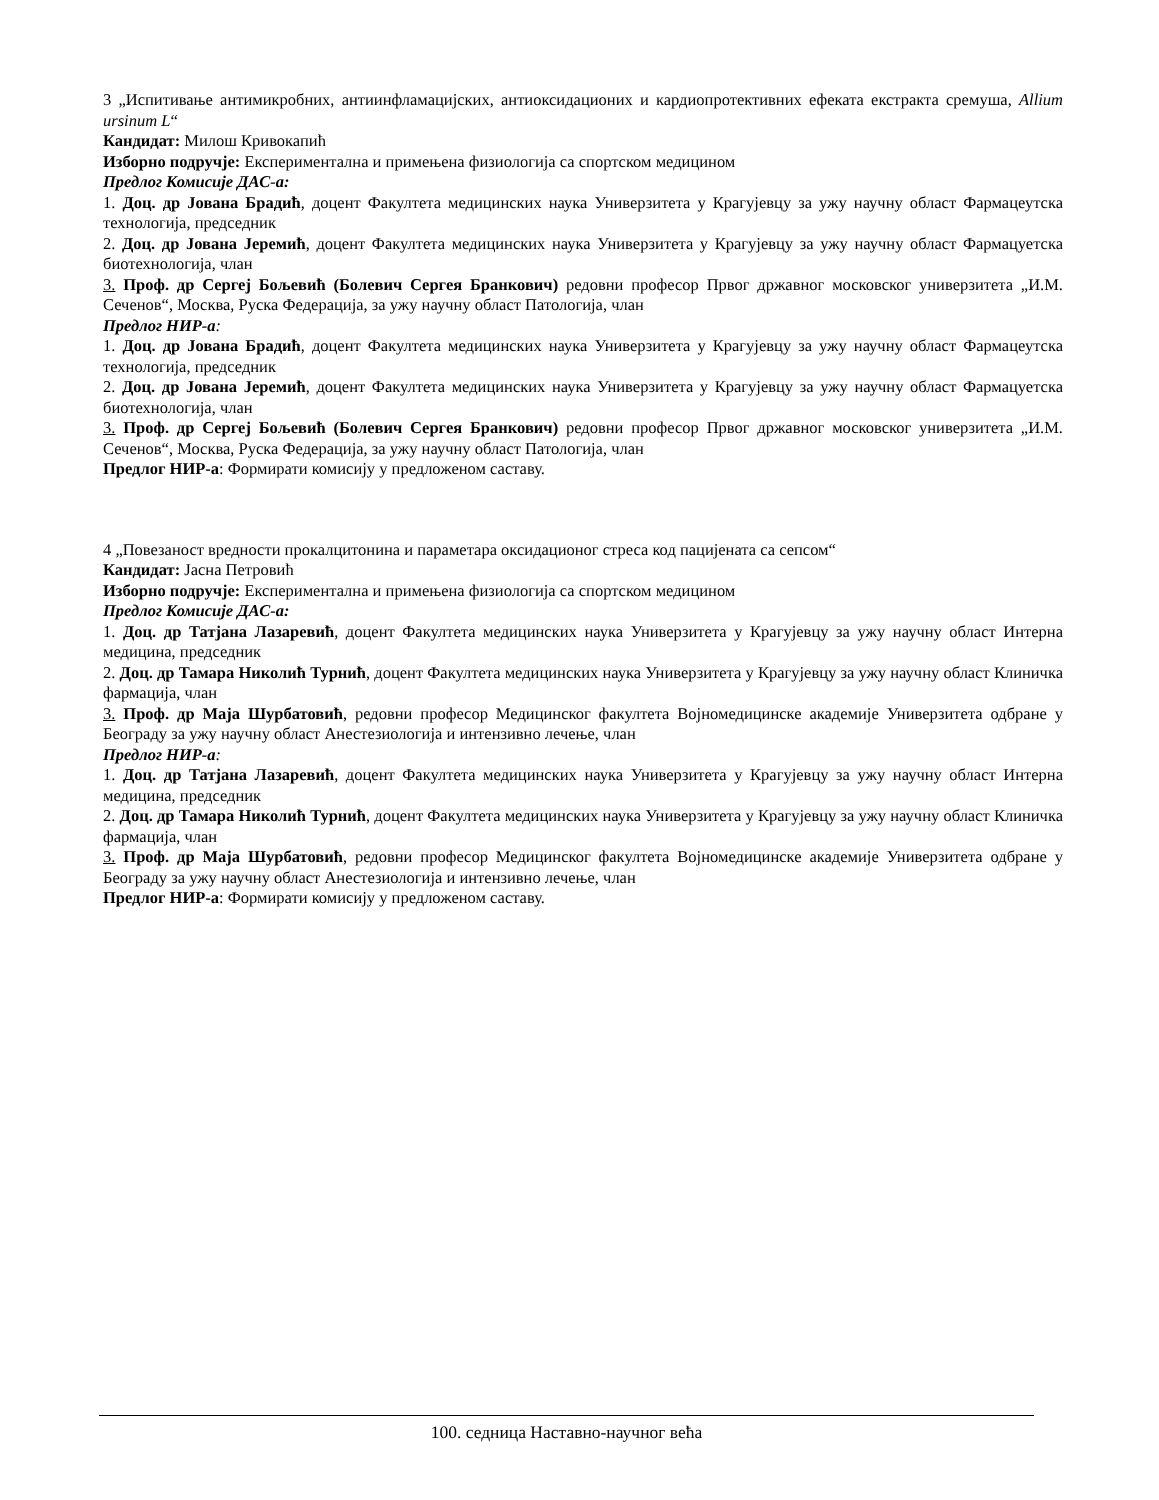3 „Испитивање антимикробних, антиинфламацијских, антиоксидационих и кардиопротективних ефеката екстракта сремуша, Allium ursinum L“
Кандидат: Милош Кривокапић
Изборно подручје: Експериментална и примењена физиологија са спортском медицином
Предлог Комисије ДАС-а:
1. Доц. др Јована Брадић, доцент Факултета медицинских наука Универзитета у Крагујевцу за ужу научну област Фармацеутска технологија, председник
2. Доц. др Јована Јеремић, доцент Факултета медицинских наука Универзитета у Крагујевцу за ужу научну област Фармацуетска биотехнологија, члан
3. Проф. др Сергеј Бољевић (Болевич Сергея Бранкович) редовни професор Првог државног московског универзитета „И.М. Сеченов“, Москва, Руска Федерација, за ужу научну област Патологија, члан
Предлог НИР-а:
1. Доц. др Јована Брадић, доцент Факултета медицинских наука Универзитета у Крагујевцу за ужу научну област Фармацеутска технологија, председник
2. Доц. др Јована Јеремић, доцент Факултета медицинских наука Универзитета у Крагујевцу за ужу научну област Фармацуетска биотехнологија, члан
3. Проф. др Сергеј Бољевић (Болевич Сергея Бранкович) редовни професор Првог државног московског универзитета „И.М. Сеченов“, Москва, Руска Федерација, за ужу научну област Патологија, члан
Предлог НИР-а: Формирати комисију у предложеном саставу.
4 „Повезаност вредности прокалцитонина и параметара оксидационог стреса код пацијената са сепсом“
Кандидат: Јасна Петровић
Изборно подручје: Експериментална и примењена физиологија са спортском медицином
Предлог Комисије ДАС-а:
1. Доц. др Татјана Лазаревић, доцент Факултета медицинских наука Универзитета у Крагујевцу за ужу научну област Интерна медицина, председник
2. Доц. др Тамара Николић Турнић, доцент Факултета медицинских наука Универзитета у Крагујевцу за ужу научну област Клиничка фармација, члан
3. Проф. др Маја Шурбатовић, редовни професор Медицинског факултета Војномедицинске академије Универзитета одбране у Београду за ужу научну област Анестезиологија и интензивно лечење, члан
Предлог НИР-а:
1. Доц. др Татјана Лазаревић, доцент Факултета медицинских наука Универзитета у Крагујевцу за ужу научну област Интерна медицина, председник
2. Доц. др Тамара Николић Турнић, доцент Факултета медицинских наука Универзитета у Крагујевцу за ужу научну област Клиничка фармација, члан
3. Проф. др Маја Шурбатовић, редовни професор Медицинског факултета Војномедицинске академије Универзитета одбране у Београду за ужу научну област Анестезиологија и интензивно лечење, члан
Предлог НИР-а: Формирати комисију у предложеном саставу.
100. седница Наставно-научног већа